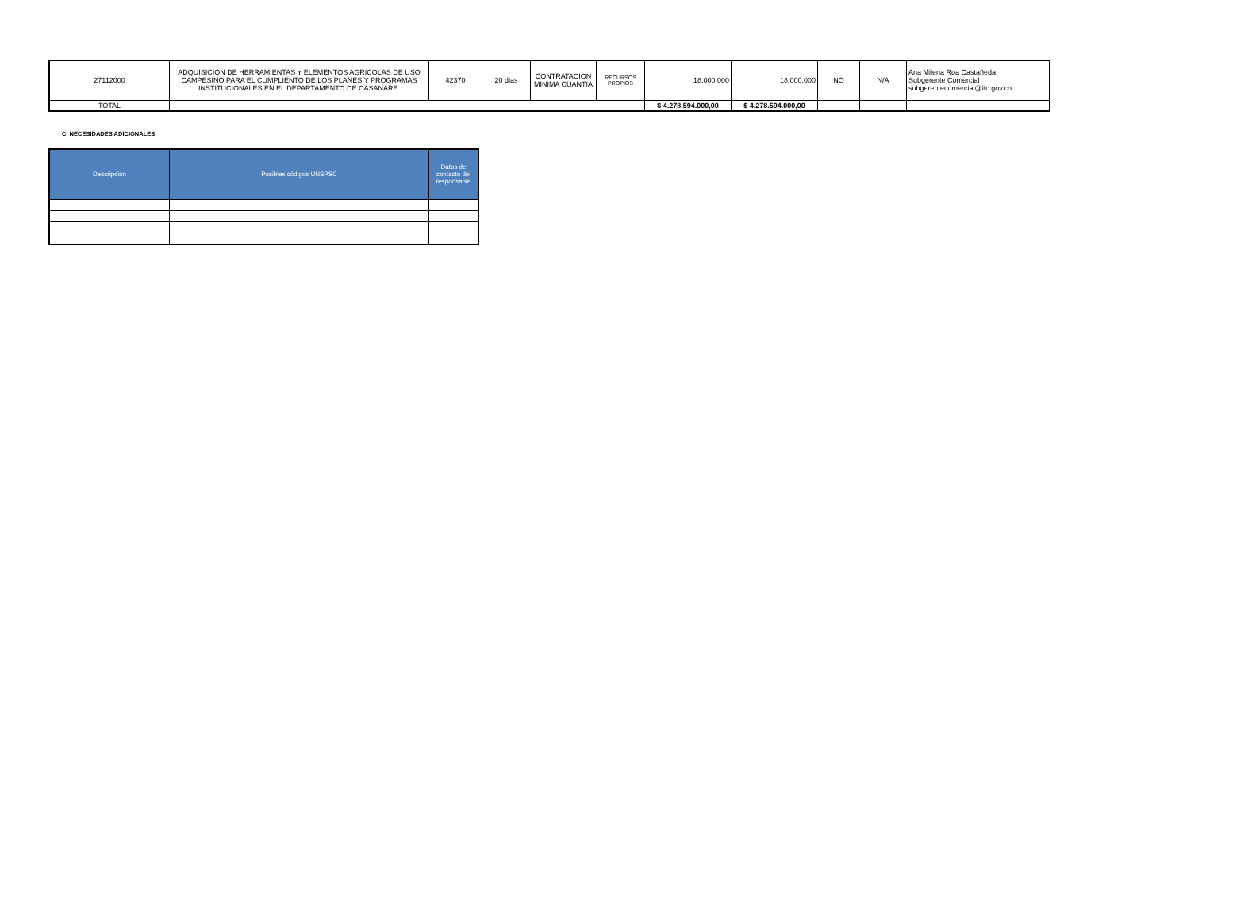| 27112000 | ADQUISICION DE HERRAMIENTAS Y ELEMENTOS AGRICOLAS DE USO CAMPESINO PARA EL CUMPLIENTO DE LOS PLANES Y PROGRAMAS INSTITUCIONALES EN EL DEPARTAMENTO DE CASANARE. | 42370 | 20 dias | CONTRATACION MINIMA CUANTIA | RECURSOS PROPIOS | 18.000.000 | 18.000.000 | NO | N/A | Ana Milena Roa Castañeda Subgerente Comercial subgerentecomercial@ifc.gov.co |
| TOTAL | | | | | | $ 4.278.594.000,00 | $ 4.278.594.000,00 | | | |
C. NECESIDADES ADICIONALES
| Descripción | Posibles códigos UNSPSC | Datos de contacto del responsable |
| --- | --- | --- |